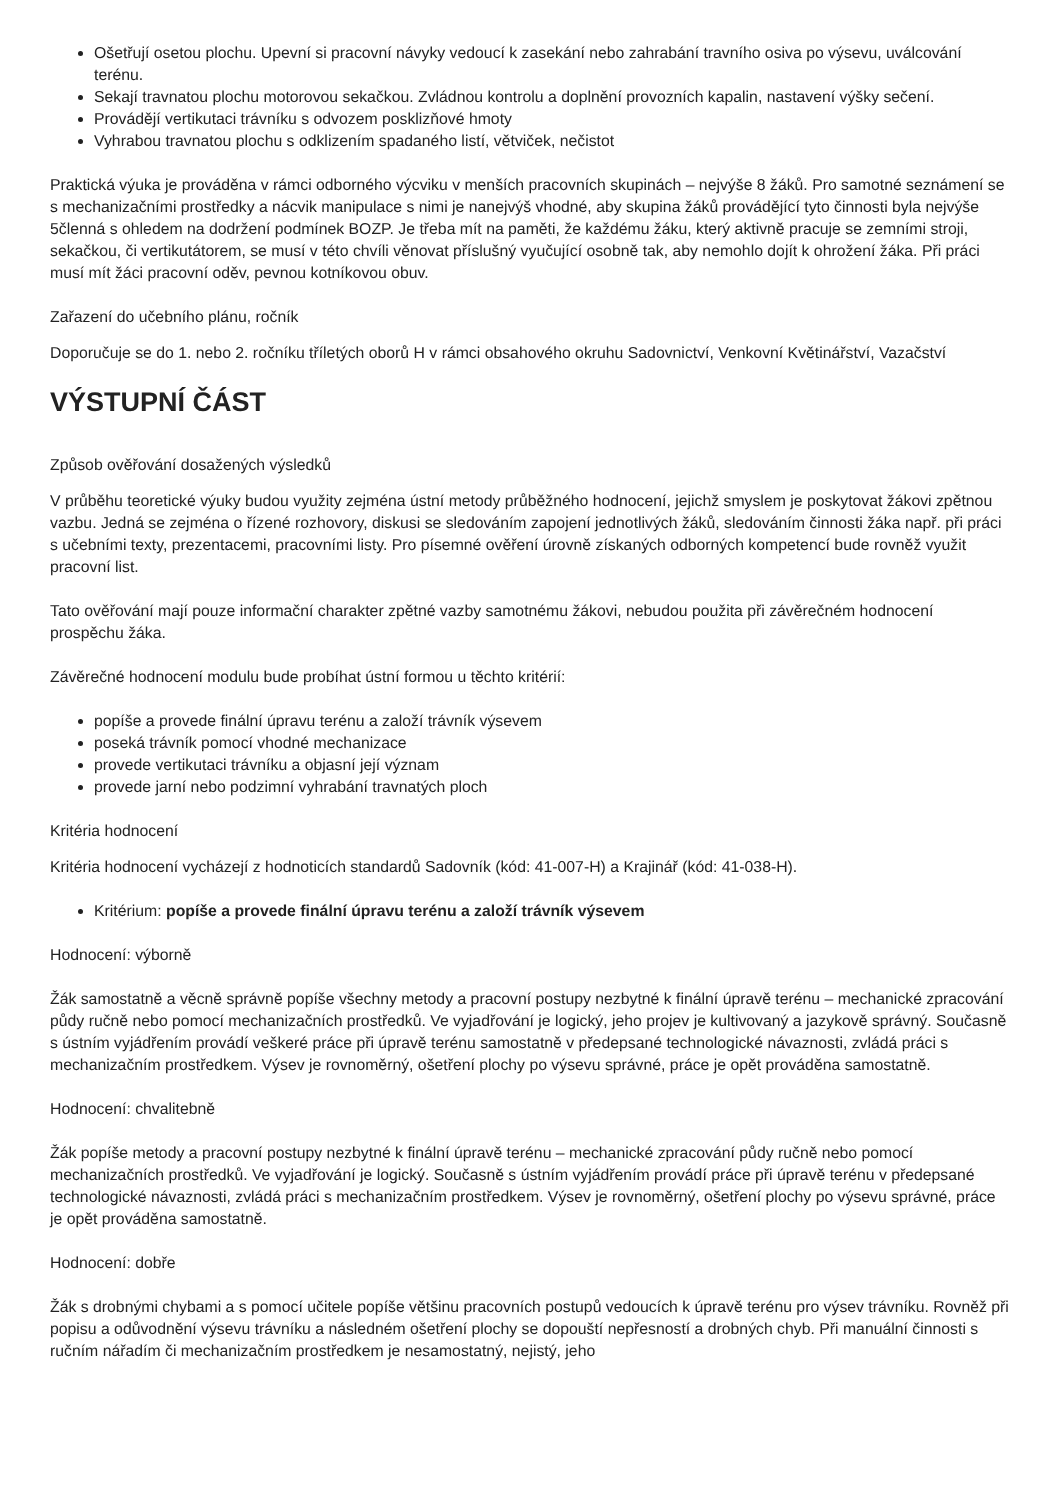Ošetřují osetou plochu. Upevní si pracovní návyky vedoucí k zasekání nebo zahrabání travního osiva po výsevu, uválcování terénu.
Sekají travnatou plochu motorovou sekačkou. Zvládnou kontrolu a doplnění provozních kapalin, nastavení výšky sečení.
Provádějí vertikutaci trávníku s odvozem posklizňové hmoty
Vyhrabou travnatou plochu s odklizením spadaného listí, větviček, nečistot
Praktická výuka je prováděna v rámci odborného výcviku v menších pracovních skupinách – nejvýše 8 žáků. Pro samotné seznámení se s mechanizačními prostředky a nácvik manipulace s nimi je nanejvýš vhodné, aby skupina žáků provádějící tyto činnosti byla nejvýše 5členná s ohledem na dodržení podmínek BOZP. Je třeba mít na paměti, že každému žáku, který aktivně pracuje se zemními stroji, sekačkou, či vertikutátorem, se musí v této chvíli věnovat příslušný vyučující osobně tak, aby nemohlo dojít k ohrožení žáka. Při práci musí mít žáci pracovní oděv, pevnou kotníkovou obuv.
Zařazení do učebního plánu, ročník
Doporučuje se do 1. nebo 2. ročníku tříletých oborů H v rámci obsahového okruhu Sadovnictví, Venkovní Květinářství, Vazačství
VÝSTUPNÍ ČÁST
Způsob ověřování dosažených výsledků
V průběhu teoretické výuky budou využity zejména ústní metody průběžného hodnocení, jejichž smyslem je poskytovat žákovi zpětnou vazbu. Jedná se zejména o řízené rozhovory, diskusi se sledováním zapojení jednotlivých žáků, sledováním činnosti žáka např. při práci s učebními texty, prezentacemi, pracovními listy. Pro písemné ověření úrovně získaných odborných kompetencí bude rovněž využit pracovní list.
Tato ověřování mají pouze informační charakter zpětné vazby samotnému žákovi, nebudou použita při závěrečném hodnocení prospěchu žáka.
Závěrečné hodnocení modulu bude probíhat ústní formou u těchto kritérií:
popíše a provede finální úpravu terénu a založí trávník výsevem
poseká trávník pomocí vhodné mechanizace
provede vertikutaci trávníku a objasní její význam
provede jarní nebo podzimní vyhrabání travnatých ploch
Kritéria hodnocení
Kritéria hodnocení vycházejí z hodnoticích standardů Sadovník (kód: 41-007-H) a Krajinář (kód: 41-038-H).
Kritérium: popíše a provede finální úpravu terénu a založí trávník výsevem
Hodnocení: výborně
Žák samostatně a věcně správně popíše všechny metody a pracovní postupy nezbytné k finální úpravě terénu – mechanické zpracování půdy ručně nebo pomocí mechanizačních prostředků. Ve vyjadřování je logický, jeho projev je kultivovaný a jazykově správný. Současně s ústním vyjádřením provádí veškeré práce při úpravě terénu samostatně v předepsané technologické návaznosti, zvládá práci s mechanizačním prostředkem. Výsev je rovnoměrný, ošetření plochy po výsevu správné, práce je opět prováděna samostatně.
Hodnocení: chvalitebně
Žák popíše metody a pracovní postupy nezbytné k finální úpravě terénu – mechanické zpracování půdy ručně nebo pomocí mechanizačních prostředků. Ve vyjadřování je logický. Současně s ústním vyjádřením provádí práce při úpravě terénu v předepsané technologické návaznosti, zvládá práci s mechanizačním prostředkem. Výsev je rovnoměrný, ošetření plochy po výsevu správné, práce je opět prováděna samostatně.
Hodnocení: dobře
Žák s drobnými chybami a s pomocí učitele popíše většinu pracovních postupů vedoucích k úpravě terénu pro výsev trávníku. Rovněž při popisu a odůvodnění výsevu trávníku a následném ošetření plochy se dopouští nepřesností a drobných chyb. Při manuální činnosti s ručním nářadím či mechanizačním prostředkem je nesamostatný, nejistý, jeho